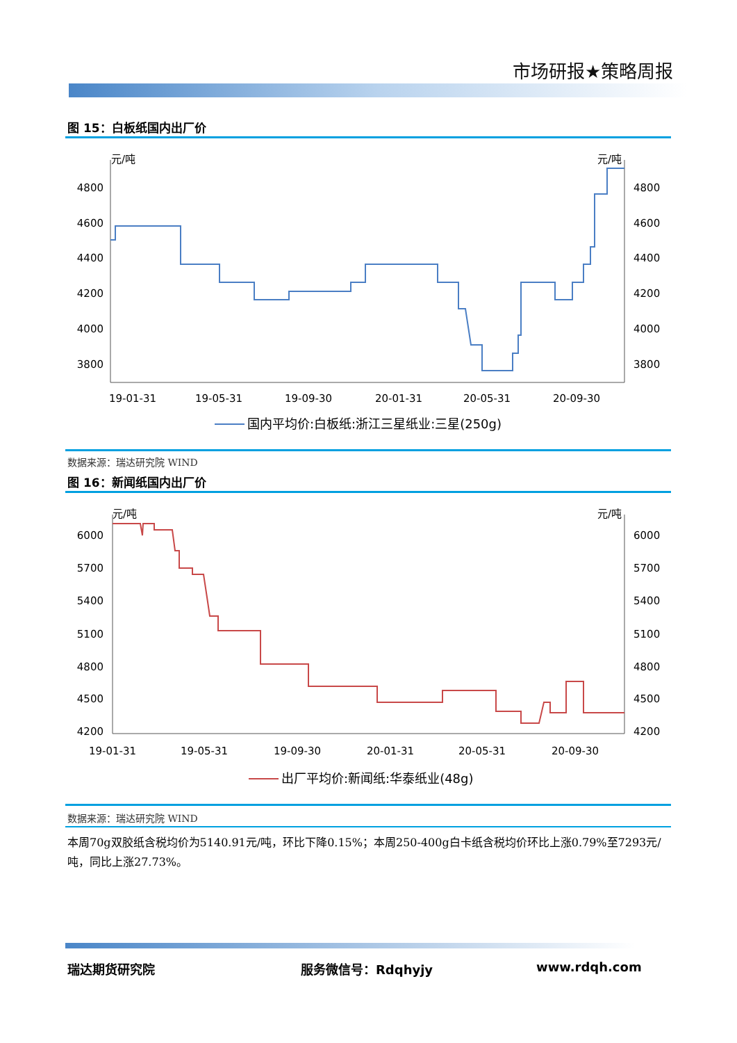市场研报★策略周报
图 15：白板纸国内出厂价
元/吨
元/吨
4800
4600
4400
4200
4000
3800
4800
4600
4400
4200
4000
3800
19-01-31
19-05-31
19-09-30
20-01-31
20-05-31
20-09-30
国内平均价:白板纸:浙江三星纸业:三星(250g)
数据来源：瑞达研究院 WIND
图 16：新闻纸国内出厂价
元/吨
元/吨
6000
5700
5400
5100
4800
4500
4200
6000
5700
5400
5100
4800
4500
4200
19-01-31
19-05-31
19-09-30
20-01-31
20-05-31
20-09-30
出厂平均价:新闻纸:华泰纸业(48g)
数据来源：瑞达研究院 WIND
本周70g双胶纸含税均价为5140.91元/吨，环比下降0.15%；本周250-400g白卡纸含税均价环比上涨0.79%至7293元/吨，同比上涨27.73%。
瑞达期货研究院 服务微信号：Rdqhyjy www.rdqh.com